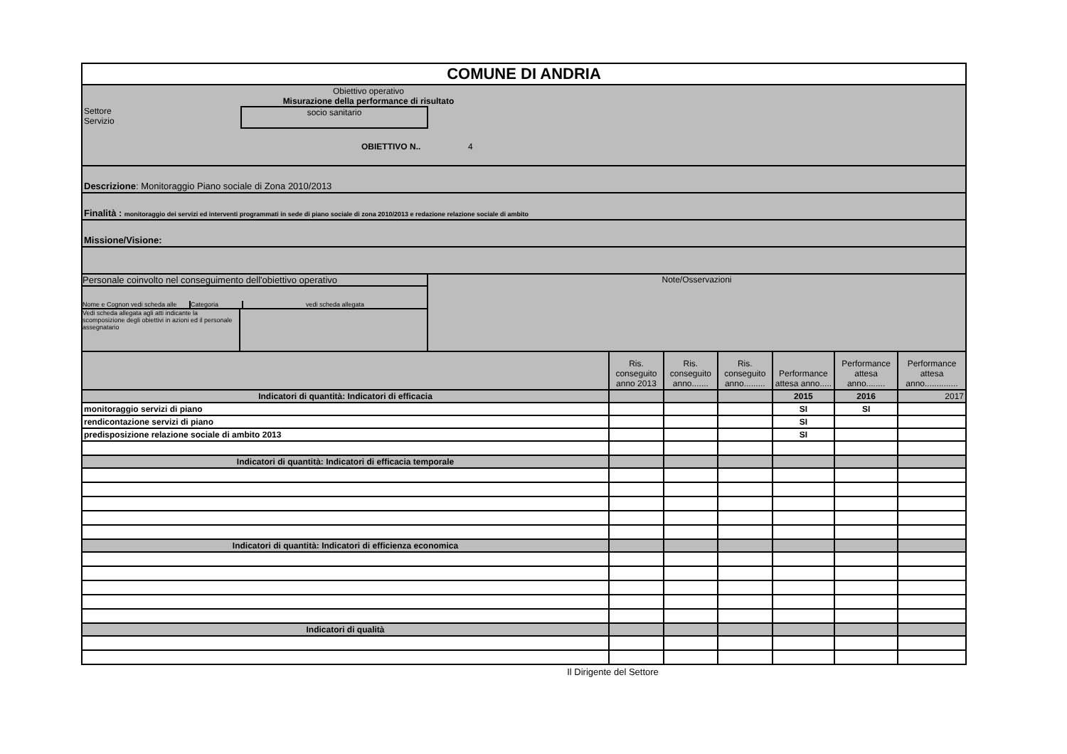| COMUNE DI ANDRIA | | | | | | |
| Obiettivo operativo Misurazione della performance di risultato Settore Servizio socio sanitario OBIETTIVO N.. 4 | | | | | | |
| Descrizione : Monitoraggio Piano sociale di Zona 2010/2013 | | | | | | |
| Finalità : monitoraggio dei servizi ed interventi programmati in sede di piano sociale di zona 2010/2013 e redazione relazione sociale di ambito | | | | | | |
| Missione/Visione: | | | | | | |
| Personale coinvolto nel conseguimento dell'obiettivo operativo Nome e Cognon vedi scheda alle Categoria vedi scheda allegata Vedi scheda allegata agli atti indicante la scomposizione degli obiettivi in azioni ed il personale assegnatario Note/Osservazioni | | | | | | |
| | Ris. conseguito anno 2013 | Ris. conseguito anno....... | Ris. conseguito anno......... | Performance attesa anno..... | Performance attesa anno........ | Performance attesa anno.............. |
| Indicatori di quantità: Indicatori di efficacia | | | | 2015 | 2016 | 2017 |
| monitoraggio servizi di piano | | | | SI | SI | |
| rendicontazione servizi di piano | | | | SI | | |
| predisposizione relazione sociale di ambito 2013 | | | | SI | | |
| Indicatori di quantità: Indicatori di efficacia temporale | | | | | | |
| Indicatori di quantità: Indicatori di efficienza economica | | | | | | |
| Indicatori di qualità | | | | | | |
Il Dirigente del Settore